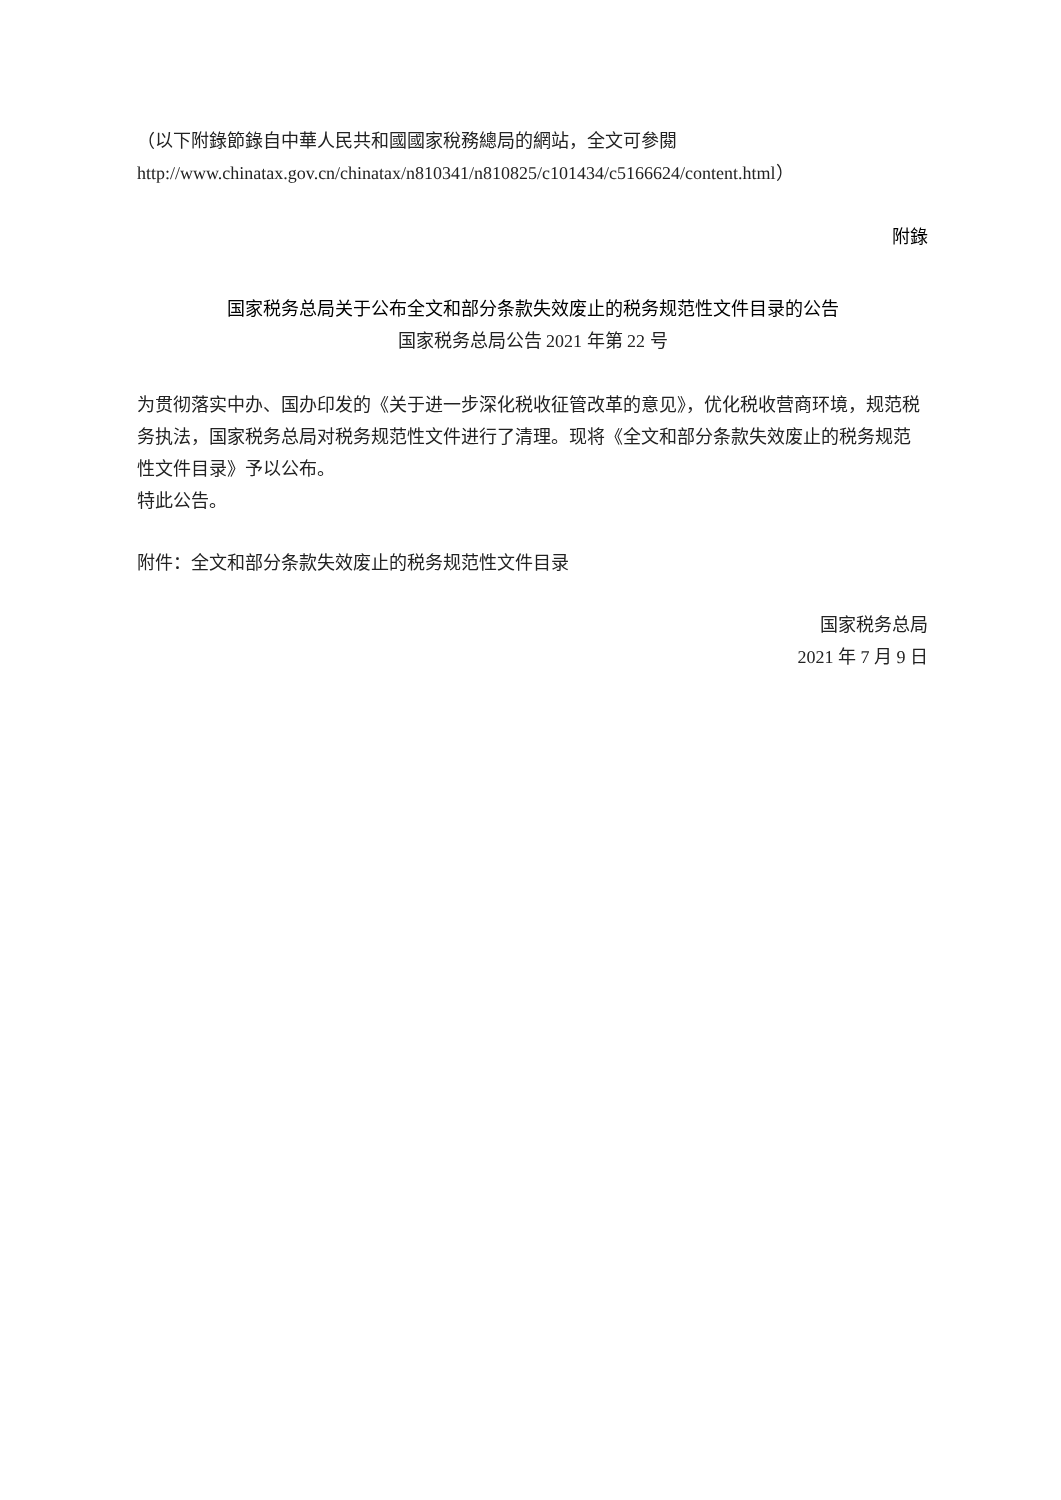（以下附錄節錄自中華人民共和國國家稅務總局的網站，全文可參閱
http://www.chinatax.gov.cn/chinatax/n810341/n810825/c101434/c5166624/content.html）
附錄
国家税务总局关于公布全文和部分条款失效废止的税务规范性文件目录的公告
国家税务总局公告 2021 年第 22 号
为贯彻落实中办、国办印发的《关于进一步深化税收征管改革的意见》，优化税收营商环境，规范税务执法，国家税务总局对税务规范性文件进行了清理。现将《全文和部分条款失效废止的税务规范性文件目录》予以公布。
特此公告。
附件：全文和部分条款失效废止的税务规范性文件目录
国家税务总局
2021 年 7 月 9 日